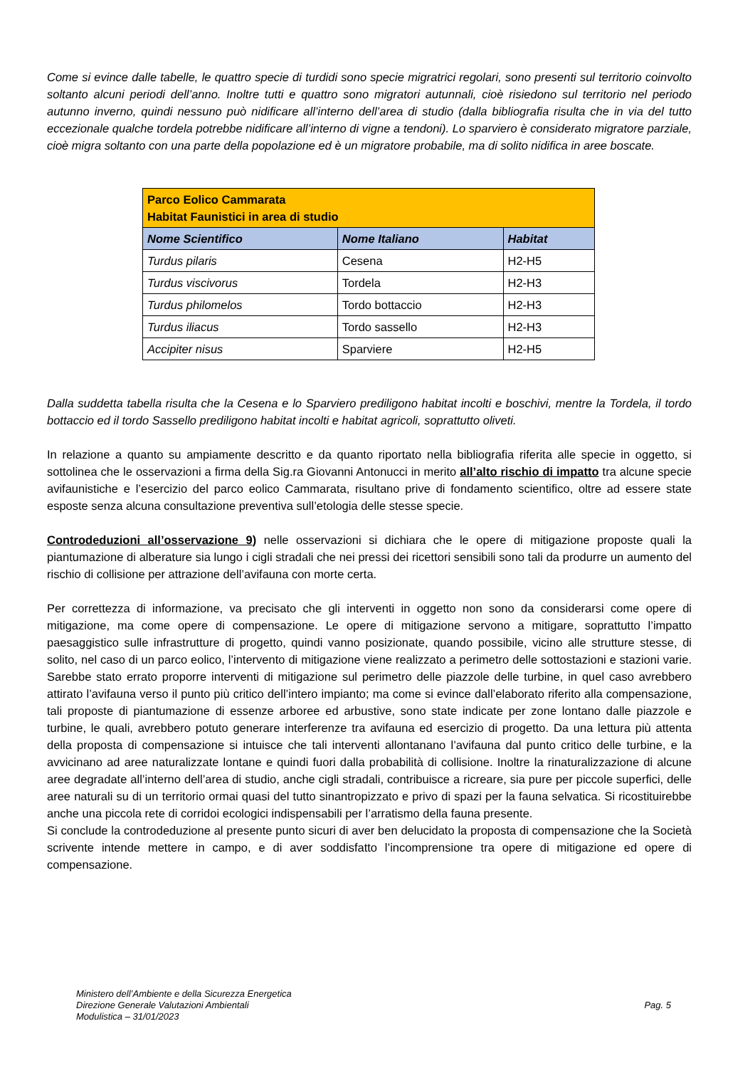Come si evince dalle tabelle, le quattro specie di turdidi sono specie migratrici regolari, sono presenti sul territorio coinvolto soltanto alcuni periodi dell’anno. Inoltre tutti e quattro sono migratori autunnali, cioè risiedono sul territorio nel periodo autunno inverno, quindi nessuno può nidificare all’interno dell’area di studio (dalla bibliografia risulta che in via del tutto eccezionale qualche tordela potrebbe nidificare all’interno di vigne a tendoni). Lo sparviero è considerato migratore parziale, cioè migra soltanto con una parte della popolazione ed è un migratore probabile, ma di solito nidifica in aree boscate.
| Parco Eolico Cammarata Habitat Faunistici in area di studio | | |
| Nome Scientifico | Nome Italiano | Habitat |
| Turdus pilaris | Cesena | H2-H5 |
| Turdus viscivorus | Tordela | H2-H3 |
| Turdus philomelos | Tordo bottaccio | H2-H3 |
| Turdus iliacus | Tordo sassello | H2-H3 |
| Accipiter nisus | Sparviere | H2-H5 |
Dalla suddetta tabella risulta che la Cesena e lo Sparviero prediligono habitat incolti e boschivi, mentre la Tordela, il tordo bottaccio ed il tordo Sassello prediligono habitat incolti e habitat agricoli, soprattutto oliveti.
In relazione a quanto su ampiamente descritto e da quanto riportato nella bibliografia riferita alle specie in oggetto, si sottolinea che le osservazioni a firma della Sig.ra Giovanni Antonucci in merito all’alto rischio di impatto tra alcune specie avifaunistiche e l’esercizio del parco eolico Cammarata, risultano prive di fondamento scientifico, oltre ad essere state esposte senza alcuna consultazione preventiva sull’etologia delle stesse specie.
Controdeduzioni all’osservazione 9) nelle osservazioni si dichiara che le opere di mitigazione proposte quali la piantumazione di alberature sia lungo i cigli stradali che nei pressi dei ricettori sensibili sono tali da produrre un aumento del rischio di collisione per attrazione dell’avifauna con morte certa.
Per correttezza di informazione, va precisato che gli interventi in oggetto non sono da considerarsi come opere di mitigazione, ma come opere di compensazione. Le opere di mitigazione servono a mitigare, soprattutto l’impatto paesaggistico sulle infrastrutture di progetto, quindi vanno posizionate, quando possibile, vicino alle strutture stesse, di solito, nel caso di un parco eolico, l’intervento di mitigazione viene realizzato a perimetro delle sottostazioni e stazioni varie. Sarebbe stato errato proporre interventi di mitigazione sul perimetro delle piazzole delle turbine, in quel caso avrebbero attirato l’avifauna verso il punto più critico dell’intero impianto; ma come si evince dall’elaborato riferito alla compensazione, tali proposte di piantumazione di essenze arboree ed arbustive, sono state indicate per zone lontano dalle piazzole e turbine, le quali, avrebbero potuto generare interferenze tra avifauna ed esercizio di progetto. Da una lettura più attenta della proposta di compensazione si intuisce che tali interventi allontanano l’avifauna dal punto critico delle turbine, e la avvicinano ad aree naturalizzate lontane e quindi fuori dalla probabilità di collisione. Inoltre la rinaturalizzazione di alcune aree degradate all’interno dell’area di studio, anche cigli stradali, contribuisce a ricreare, sia pure per piccole superfici, delle aree naturali su di un territorio ormai quasi del tutto sinantropizzato e privo di spazi per la fauna selvatica. Si ricostituirebbe anche una piccola rete di corridoi ecologici indispensabili per l’arratismo della fauna presente.
Si conclude la controdeduzione al presente punto sicuri di aver ben delucidato la proposta di compensazione che la Società scrivente intende mettere in campo, e di aver soddisfatto l’incomprensione tra opere di mitigazione ed opere di compensazione.
Ministero dell’Ambiente e della Sicurezza Energetica
Direzione Generale Valutazioni Ambientali
Modulistica – 31/01/2023
Pag. 5